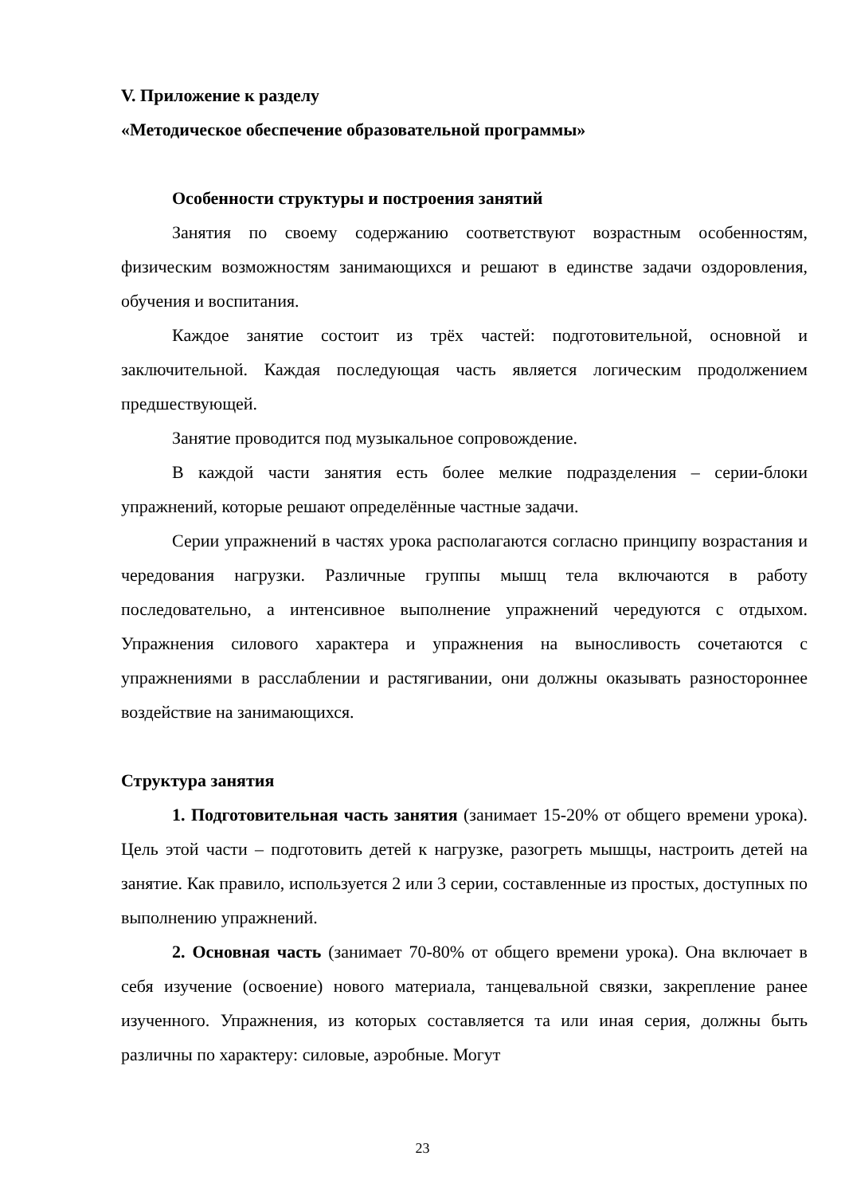V. Приложение к разделу
«Методическое обеспечение образовательной программы»
Особенности структуры и построения занятий
Занятия по своему содержанию соответствуют возрастным особенностям, физическим возможностям занимающихся и решают в единстве задачи оздоровления, обучения и воспитания.
Каждое занятие состоит из трёх частей: подготовительной, основной и заключительной. Каждая последующая часть является логическим продолжением предшествующей.
Занятие проводится под музыкальное сопровождение.
В каждой части занятия есть более мелкие подразделения – серии-блоки упражнений, которые решают определённые частные задачи.
Серии упражнений в частях урока располагаются согласно принципу возрастания и чередования нагрузки. Различные группы мышц тела включаются в работу последовательно, а интенсивное выполнение упражнений чередуются с отдыхом. Упражнения силового характера и упражнения на выносливость сочетаются с упражнениями в расслаблении и растягивании, они должны оказывать разностороннее воздействие на занимающихся.
Структура занятия
1. Подготовительная часть занятия (занимает 15-20% от общего времени урока). Цель этой части – подготовить детей к нагрузке, разогреть мышцы, настроить детей на занятие. Как правило, используется 2 или 3 серии, составленные из простых, доступных по выполнению упражнений.
2. Основная часть (занимает 70-80% от общего времени урока). Она включает в себя изучение (освоение) нового материала, танцевальной связки, закрепление ранее изученного. Упражнения, из которых составляется та или иная серия, должны быть различны по характеру: силовые, аэробные. Могут
23